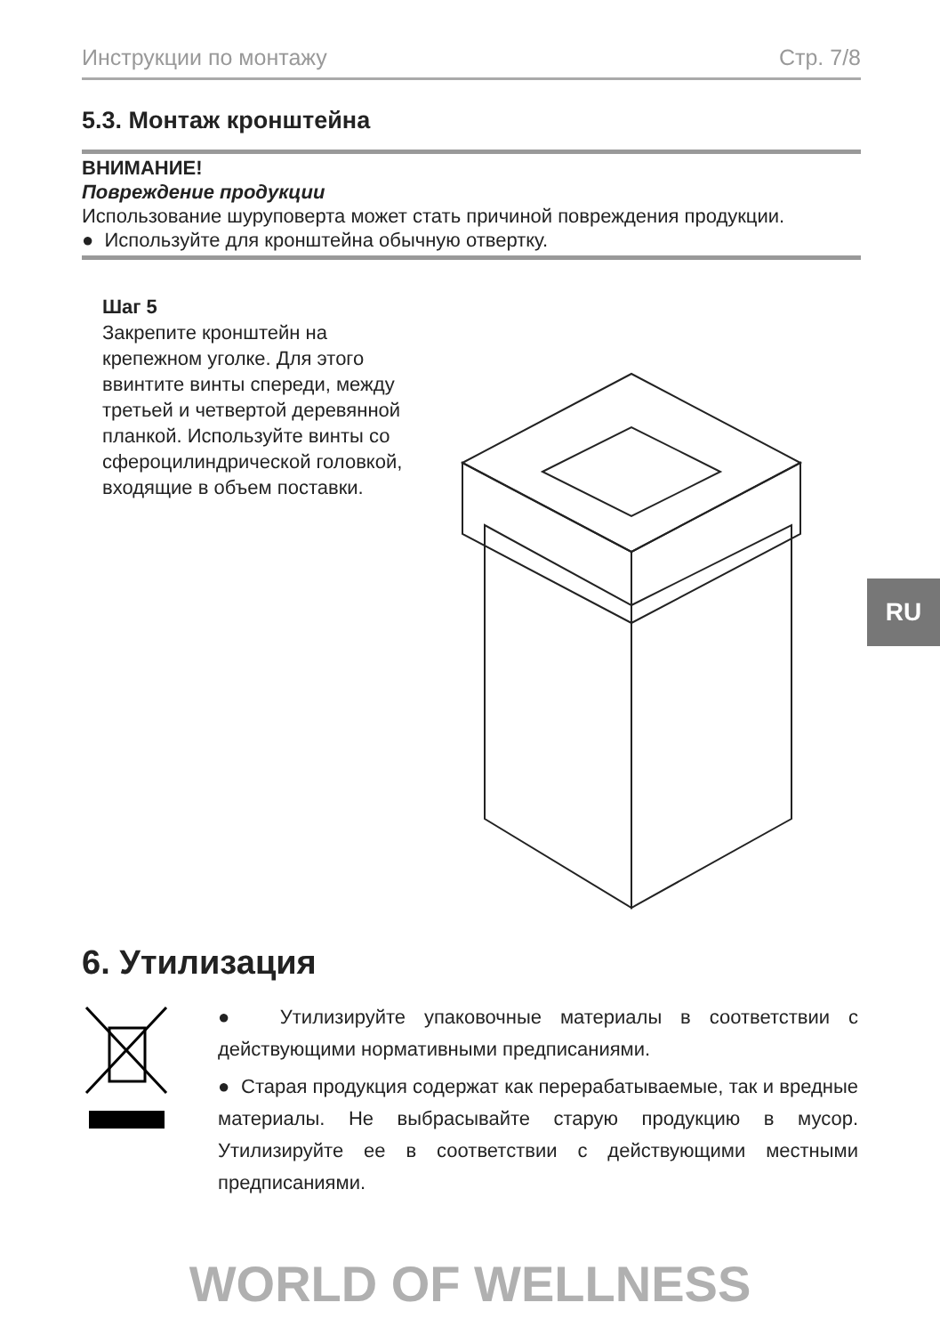Инструкции по монтажу Стр. 7/8
5.3. Монтаж кронштейна
ВНИМАНИЕ!
Повреждение продукции
Использование шуруповерта может стать причиной повреждения продукции.
● Используйте для кронштейна обычную отвертку.
Шаг 5
Закрепите кронштейн на крепежном уголке. Для этого ввинтите винты спереди, между третьей и четвертой деревянной планкой. Используйте винты со сфероцилиндрической головкой, входящие в объем поставки.
RU
6. Утилизация
● Утилизируйте упаковочные материалы в соответствии с действующими нормативными предписаниями.
● Старая продукция содержат как перерабатываемые, так и вредные материалы. Не выбрасывайте старую продукцию в мусор. Утилизируйте ее в соответствии с действующими местными предписаниями.
WORLD OF WELLNESS